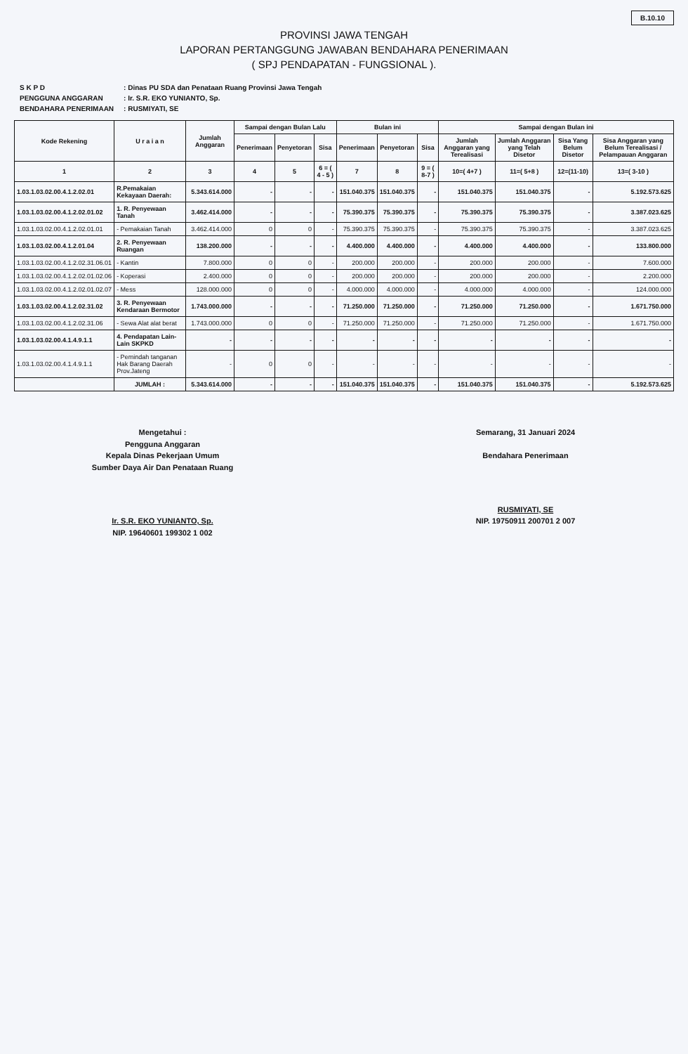B.10.10
PROVINSI JAWA TENGAH
LAPORAN PERTANGGUNG JAWABAN BENDAHARA PENERIMAAN
( SPJ PENDAPATAN - FUNGSIONAL ).
| S K P D | : Dinas PU SDA dan Penataan Ruang Provinsi Jawa Tengah |
| PENGGUNA ANGGARAN | : Ir. S.R. EKO YUNIANTO, Sp. |
| BENDAHARA PENERIMAAN | : RUSMIYATI, SE |
| Kode Rekening | U r a i a n | Jumlah Anggaran | Sampai dengan Bulan Lalu | | | Bulan ini | | | Sampai dengan Bulan ini | | | |
| --- | --- | --- | --- | --- | --- | --- | --- | --- | --- | --- | --- | --- |
| | | | Penerimaan | Penyetoran | Sisa | Penerimaan | Penyetoran | Sisa | Jumlah Anggaran yang Terealisasi | Jumlah Anggaran yang Telah Disetor | Sisa Yang Belum Disetor | Sisa Anggaran yang Belum Terealisasi / Pelampauan Anggaran |
| 1 | 2 | 3 | 4 | 5 | 6 = ( 4 - 5 ) | 7 | 8 | 9 = ( 8-7 ) | 10=( 4+7 ) | 11=( 5+8 ) | 12=(11-10) | 13=( 3-10 ) |
| 1.03.1.03.02.00.4.1.2.02.01 | R.Pemakaian Kekayaan Daerah: | 5.343.614.000 | - | - | - | 151.040.375 | 151.040.375 | - | 151.040.375 | 151.040.375 | - | 5.192.573.625 |
| 1.03.1.03.02.00.4.1.2.02.01.02 | 1. R. Penyewaan Tanah | 3.462.414.000 | - | - | - | 75.390.375 | 75.390.375 | - | 75.390.375 | 75.390.375 | - | 3.387.023.625 |
| 1.03.1.03.02.00.4.1.2.02.01.01 | - Pemakaian Tanah | 3.462.414.000 | 0 | 0 | - | 75.390.375 | 75.390.375 | - | 75.390.375 | 75.390.375 | - | 3.387.023.625 |
| 1.03.1.03.02.00.4.1.2.01.04 | 2. R. Penyewaan Ruangan | 138.200.000 | - | - | - | 4.400.000 | 4.400.000 | - | 4.400.000 | 4.400.000 | - | 133.800.000 |
| 1.03.1.03.02.00.4.1.2.02.31.06.01 | - Kantin | 7.800.000 | 0 | 0 | - | 200.000 | 200.000 | - | 200.000 | 200.000 | - | 7.600.000 |
| 1.03.1.03.02.00.4.1.2.02.01.02.06 | - Koperasi | 2.400.000 | 0 | 0 | - | 200.000 | 200.000 | - | 200.000 | 200.000 | - | 2.200.000 |
| 1.03.1.03.02.00.4.1.2.02.01.02.07 | - Mess | 128.000.000 | 0 | 0 | - | 4.000.000 | 4.000.000 | - | 4.000.000 | 4.000.000 | - | 124.000.000 |
| 1.03.1.03.02.00.4.1.2.02.31.02 | 3. R. Penyewaan Kendaraan Bermotor | 1.743.000.000 | - | - | - | 71.250.000 | 71.250.000 | - | 71.250.000 | 71.250.000 | - | 1.671.750.000 |
| 1.03.1.03.02.00.4.1.2.02.31.06 | - Sewa Alat alat berat | 1.743.000.000 | 0 | 0 | - | 71.250.000 | 71.250.000 | - | 71.250.000 | 71.250.000 | - | 1.671.750.000 |
| 1.03.1.03.02.00.4.1.4.9.1.1 | 4. Pendapatan Lain-Lain SKPKD | - | - | - | - | - | - | - | - | - | - | - |
| 1.03.1.03.02.00.4.1.4.9.1.1 | - Pemindah tanganan Hak Barang Daerah Prov.Jateng | - | 0 | 0 | - | - | - | - | - | - | - | - |
| | JUMLAH : | 5.343.614.000 | - | - | - | 151.040.375 | 151.040.375 | - | 151.040.375 | 151.040.375 | - | 5.192.573.625 |
Mengetahui :
Pengguna Anggaran
Kepala Dinas Pekerjaan Umum
Sumber Daya Air Dan Penataan Ruang
Ir. S.R. EKO YUNIANTO, Sp.
NIP. 19640601 199302 1 002
Semarang, 31 Januari 2024
Bendahara Penerimaan
RUSMIYATI, SE
NIP. 19750911 200701 2 007